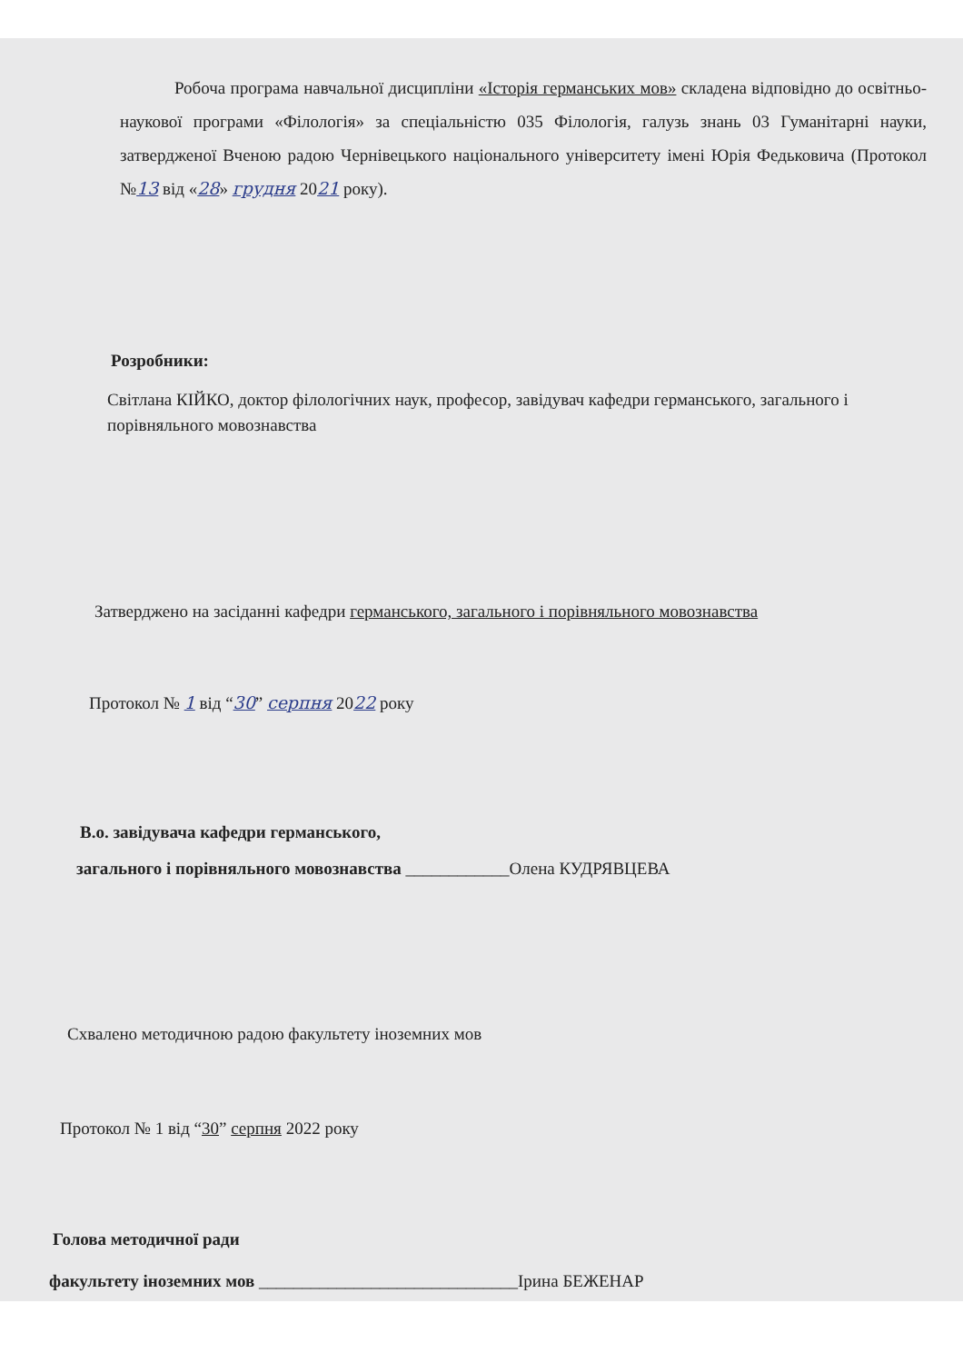Робоча програма навчальної дисципліни «Історія германських мов» складена відповідно до освітньо-наукової програми «Філологія» за спеціальністю 035 Філологія, галузь знань 03 Гуманітарні науки, затвердженої Вченою радою Чернівецького національного університету імені Юрія Федьковича (Протокол №13 від «28» грудня 2021 року).
Розробники:
Світлана КІЙКО, доктор філологічних наук, професор, завідувач кафедри германського, загального і порівняльного мовознавства
Затверджено на засіданні кафедри германського, загального і порівняльного мовознавства
Протокол № 1 від “30” серпня 2022 року
В.о. завідувача кафедри германського,
загального і порівняльного мовознавства ____________Олена КУДРЯВЦЕВА
Схвалено методичною радою факультету іноземних мов
Протокол № 1 від “30” серпня 2022 року
Голова методичної ради
факультету іноземних мов ______________________________Ірина БЕЖЕНАР